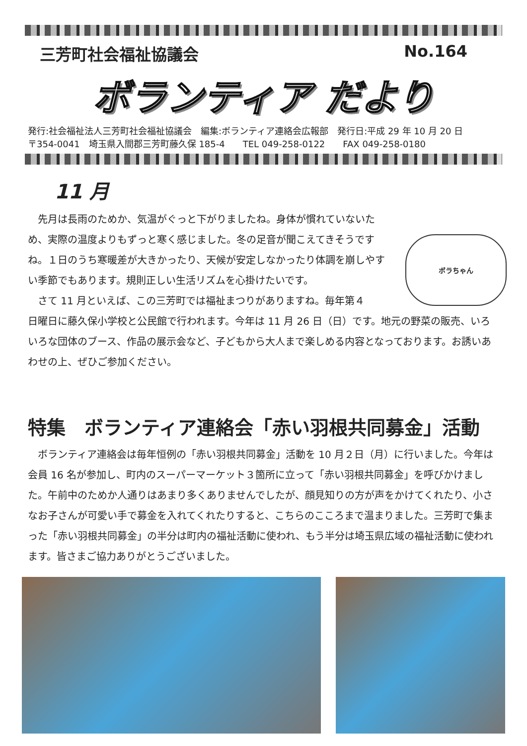三芳町社会福祉協議会 No.164
ボランティア だより
発行:社会福祉法人三芳町社会福祉協議会　編集:ボランティア連絡会広報部　発行日:平成 29 年 10 月 20 日
〒354-0041　埼玉県入間郡三芳町藤久保 185-4　　TEL 049-258-0122　　FAX 049-258-0180
11 月
　先月は長雨のためか、気温がぐっと下がりましたね。身体が慣れていないため、実際の温度よりもずっと寒く感じました。冬の足音が聞こえてきそうですね。１日のうち寒暖差が大きかったり、天候が安定しなかったり体調を崩しやすい季節でもあります。規則正しい生活リズムを心掛けたいです。
　さて 11 月といえば、この三芳町では福祉まつりがありますね。毎年第４
ボラちゃん
日曜日に藤久保小学校と公民館で行われます。今年は 11 月 26 日（日）です。地元の野菜の販売、いろいろな団体のブース、作品の展示会など、子どもから大人まで楽しめる内容となっております。お誘いあわせの上、ぜひご参加ください。
特集　ボランティア連絡会「赤い羽根共同募金」活動
　ボランティア連絡会は毎年恒例の「赤い羽根共同募金」活動を 10 月２日（月）に行いました。今年は会員 16 名が参加し、町内のスーパーマーケット３箇所に立って「赤い羽根共同募金」を呼びかけました。午前中のためか人通りはあまり多くありませんでしたが、顔見知りの方が声をかけてくれたり、小さなお子さんが可愛い手で募金を入れてくれたりすると、こちらのこころまで温まりました。三芳町で集まった「赤い羽根共同募金」の半分は町内の福祉活動に使われ、もう半分は埼玉県広域の福祉活動に使われます。皆さまご協力ありがとうございました。